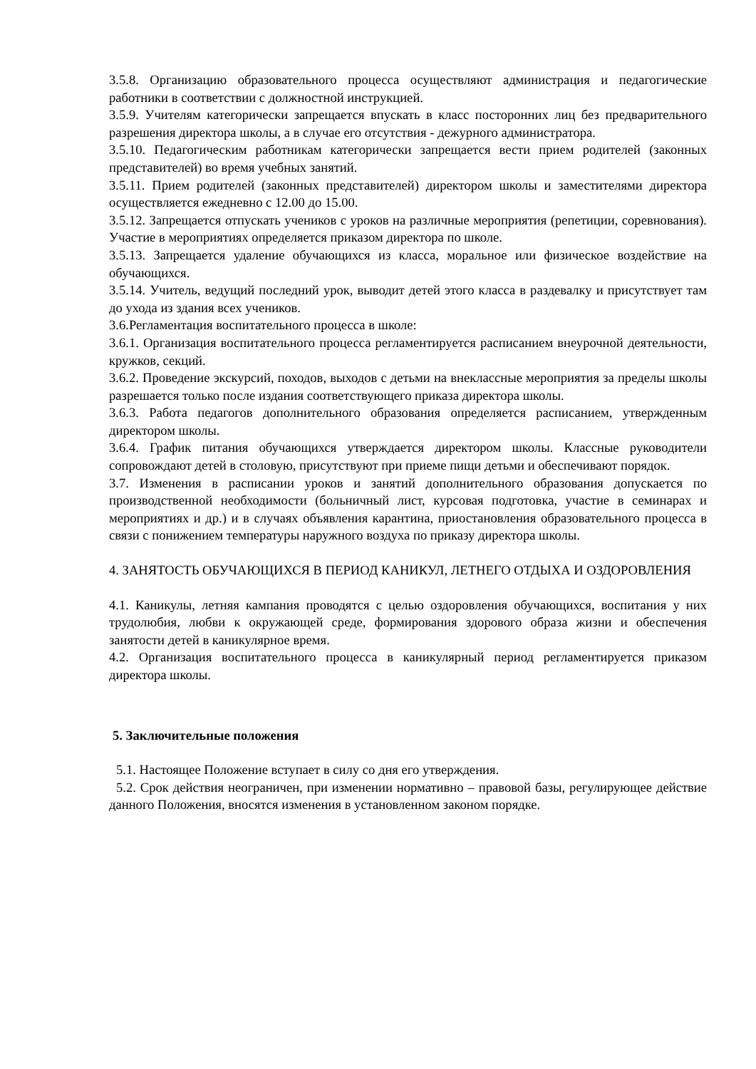3.5.8. Организацию образовательного процесса осуществляют администрация и педагогические работники в соответствии с должностной инструкцией.
3.5.9. Учителям категорически запрещается впускать в класс посторонних лиц без предварительного разрешения директора школы, а в случае его отсутствия - дежурного администратора.
3.5.10. Педагогическим работникам категорически запрещается вести прием родителей (законных представителей) во время учебных занятий.
3.5.11. Прием родителей (законных представителей) директором школы и заместителями директора осуществляется ежедневно с 12.00 до 15.00.
3.5.12. Запрещается отпускать учеников с уроков на различные мероприятия (репетиции, соревнования). Участие в мероприятиях определяется приказом директора по школе.
3.5.13. Запрещается удаление обучающихся из класса, моральное или физическое воздействие на обучающихся.
3.5.14. Учитель, ведущий последний урок, выводит детей этого класса в раздевалку и присутствует там до ухода из здания всех учеников.
3.6.Регламентация воспитательного процесса в школе:
3.6.1. Организация воспитательного процесса регламентируется расписанием внеурочной деятельности, кружков, секций.
3.6.2. Проведение экскурсий, походов, выходов с детьми на внеклассные мероприятия за пределы школы разрешается только после издания соответствующего приказа директора школы.
3.6.3. Работа педагогов дополнительного образования определяется расписанием, утвержденным директором школы.
3.6.4. График питания обучающихся утверждается директором школы. Классные руководители сопровождают детей в столовую, присутствуют при приеме пищи детьми и обеспечивают порядок.
3.7. Изменения в расписании уроков и занятий дополнительного образования допускается по производственной необходимости (больничный лист, курсовая подготовка, участие в семинарах и мероприятиях и др.) и в случаях объявления карантина, приостановления образовательного процесса в связи с понижением температуры наружного воздуха по приказу директора школы.
4. ЗАНЯТОСТЬ ОБУЧАЮЩИХСЯ В ПЕРИОД КАНИКУЛ, ЛЕТНЕГО ОТДЫХА И ОЗДОРОВЛЕНИЯ
4.1. Каникулы, летняя кампания проводятся с целью оздоровления обучающихся, воспитания у них трудолюбия, любви к окружающей среде, формирования здорового образа жизни и обеспечения занятости детей в каникулярное время.
4.2. Организация воспитательного процесса в каникулярный период регламентируется приказом директора школы.
5. Заключительные положения
5.1. Настоящее Положение вступает в силу со дня его утверждения.
5.2. Срок действия неограничен, при изменении нормативно – правовой базы, регулирующее действие данного Положения, вносятся изменения в установленном законом порядке.